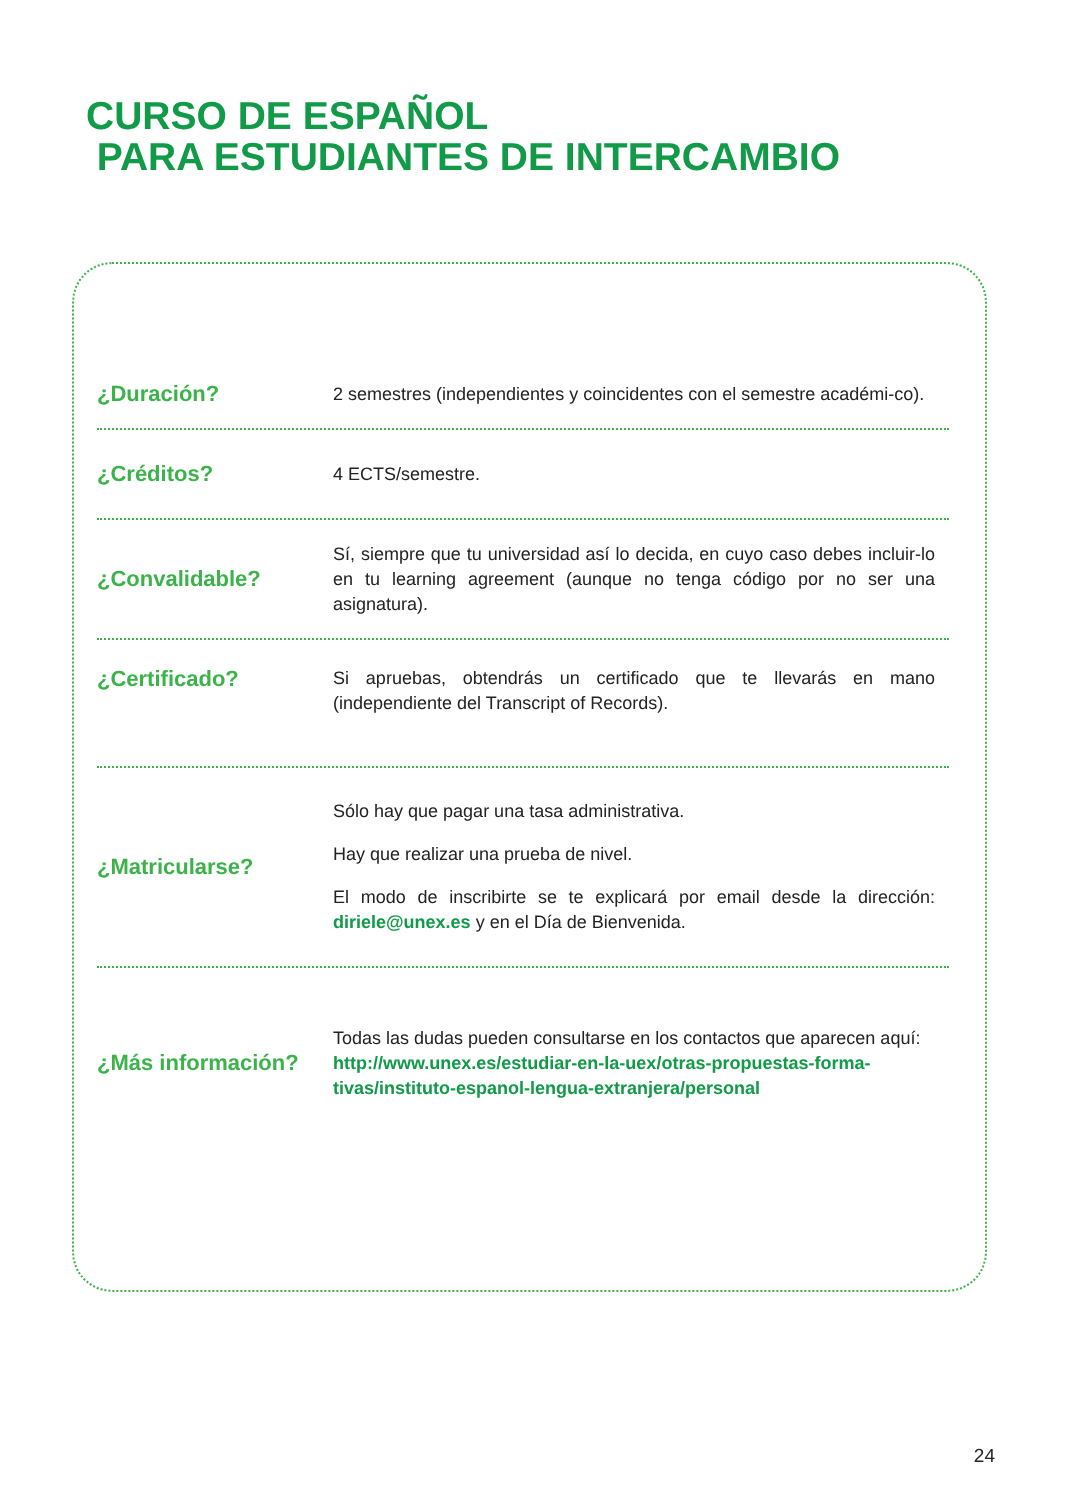CURSO DE ESPAÑOL
PARA ESTUDIANTES DE INTERCAMBIO
¿Duración?
2 semestres (independientes y coincidentes con el semestre académi-co).
¿Créditos?
4 ECTS/semestre.
¿Convalidable?
Sí, siempre que tu universidad así lo decida, en cuyo caso debes incluir-lo en tu learning agreement (aunque no tenga código por no ser una asignatura).
¿Certificado?
Si apruebas, obtendrás un certificado que te llevarás en mano (independiente del Transcript of Records).
¿Matricularse?
Sólo hay que pagar una tasa administrativa.
Hay que realizar una prueba de nivel.
El modo de inscribirte se te explicará por email desde la dirección: diriele@unex.es y en el Día de Bienvenida.
¿Más información?
Todas las dudas pueden consultarse en los contactos que aparecen aquí:
http://www.unex.es/estudiar-en-la-uex/otras-propuestas-forma-tivas/instituto-espanol-lengua-extranjera/personal
24